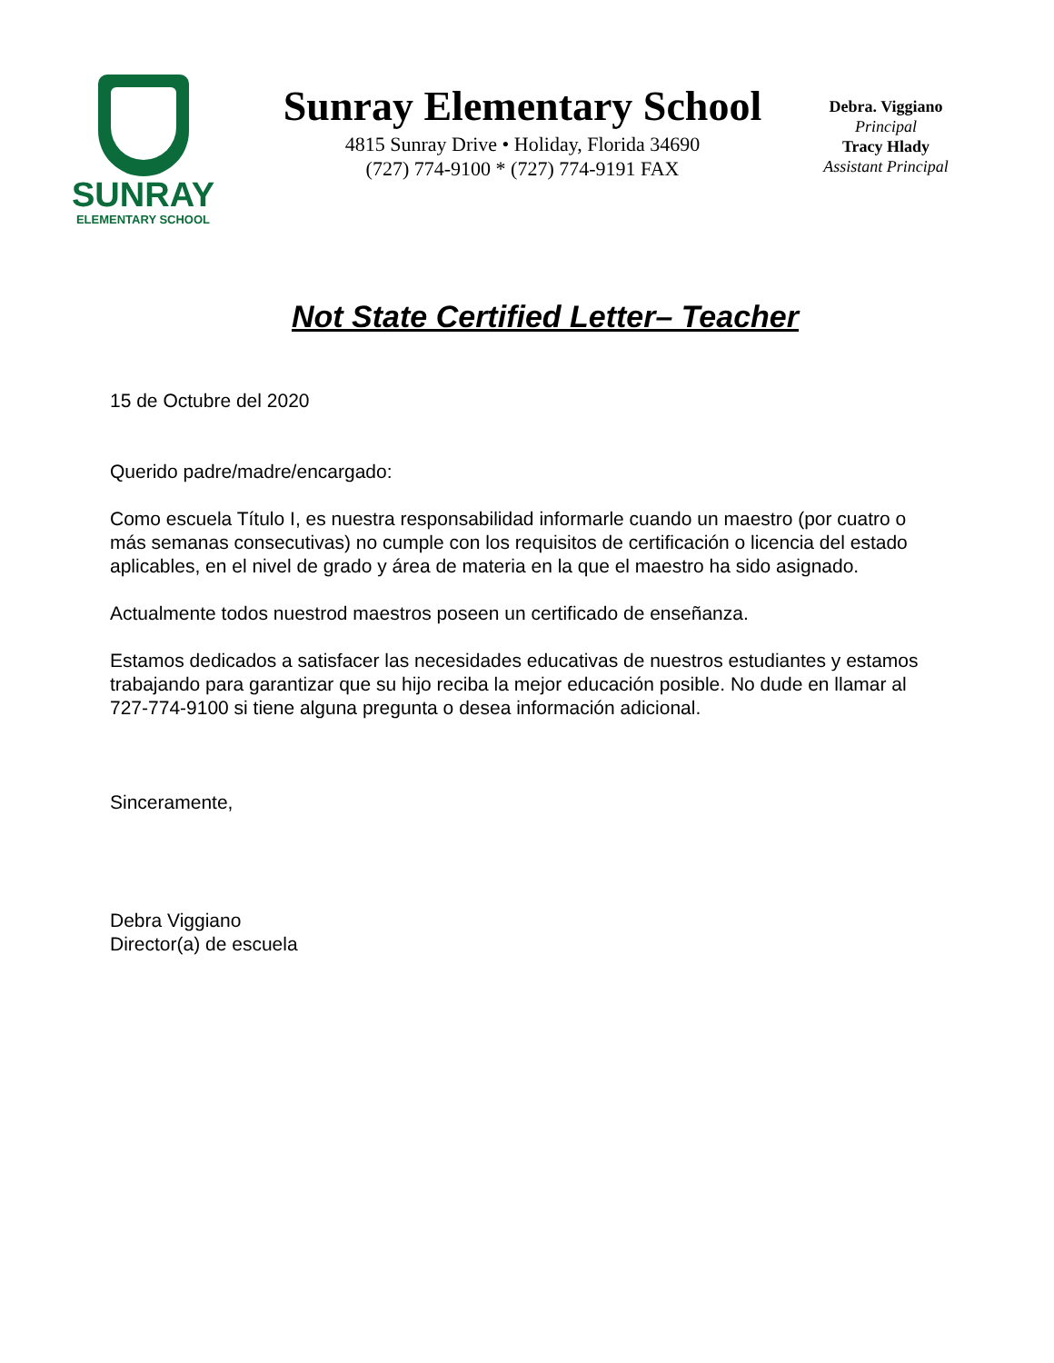SUNRAY
ELEMENTARY SCHOOL
Sunray Elementary School
4815 Sunray Drive • Holiday, Florida 34690
(727) 774-9100 * (727) 774-9191 FAX
Debra. Viggiano
Principal
Tracy Hlady
Assistant Principal
Not State Certified Letter– Teacher
15 de Octubre del 2020
Querido padre/madre/encargado:
Como escuela Título I, es nuestra responsabilidad informarle cuando un maestro (por cuatro o más semanas consecutivas) no cumple con los requisitos de certificación o licencia del estado aplicables, en el nivel de grado y área de materia en la que el maestro ha sido asignado.
Actualmente todos nuestrod maestros poseen un certificado de enseñanza.
Estamos dedicados a satisfacer las necesidades educativas de nuestros estudiantes y estamos trabajando para garantizar que su hijo reciba la mejor educación posible. No dude en llamar al 727-774-9100 si tiene alguna pregunta o desea información adicional.
Sinceramente,
Debra Viggiano
Director(a) de escuela